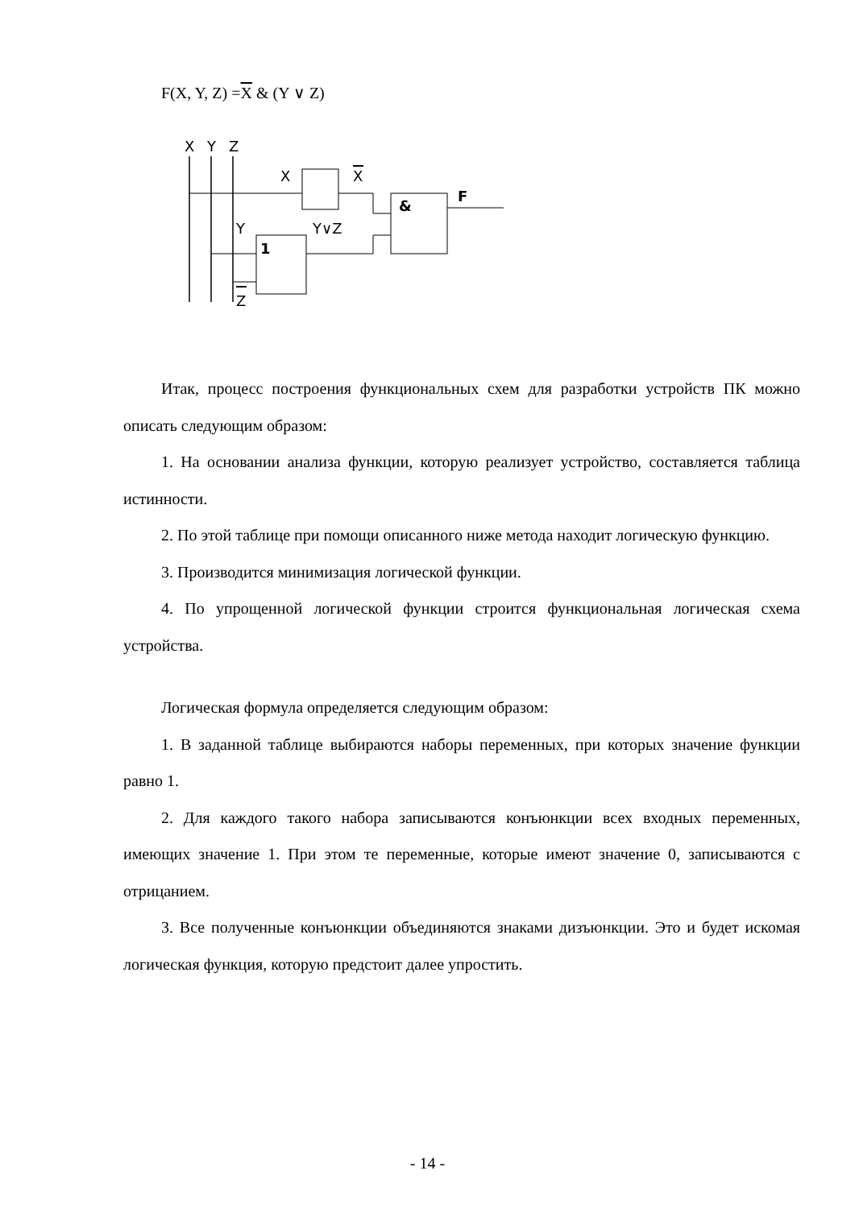F(X, Y, Z) =X & (Y ∨ Z)
X
Y
Z
X
X
&
F
Y
Y∨Z
1
Z
Итак, процесс построения функциональных схем для разработки устройств ПК можно описать следующим образом:
1. На основании анализа функции, которую реализует устройство, составляется таблица истинности.
2. По этой таблице при помощи описанного ниже метода находит логическую функцию.
3. Производится минимизация логической функции.
4. По упрощенной логической функции строится функциональная логическая схема устройства.
Логическая формула определяется следующим образом:
1. В заданной таблице выбираются наборы переменных, при которых значение функции равно 1.
2. Для каждого такого набора записываются конъюнкции всех входных переменных, имеющих значение 1. При этом те переменные, которые имеют значение 0, записываются с отрицанием.
3. Все полученные конъюнкции объединяются знаками дизъюнкции. Это и будет искомая логическая функция, которую предстоит далее упростить.
- 14 -